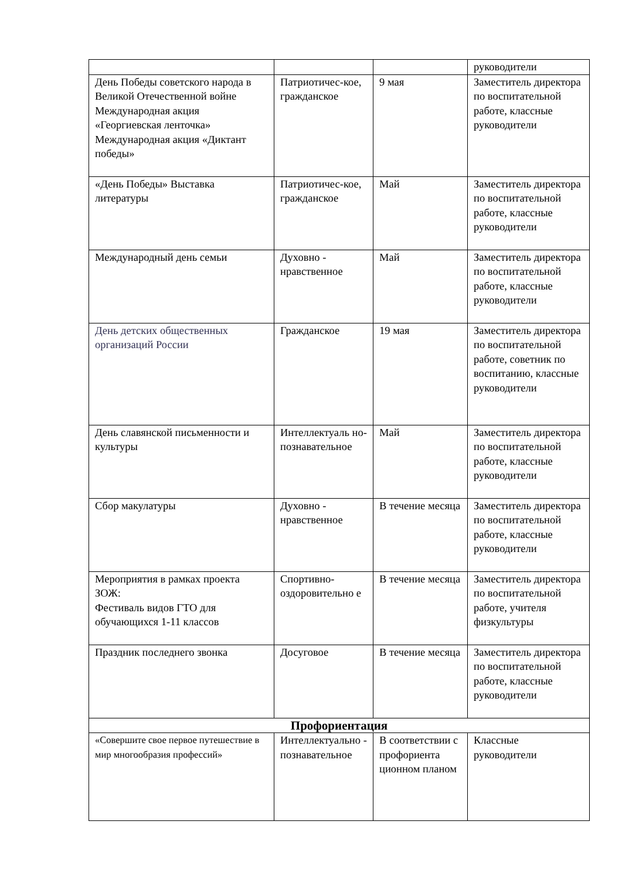| | | | руководители |
| День Победы советского народа в Великой Отечественной войне Международная акция «Георгиевская ленточка» Международная акция «Диктант победы» | Патриотичес-кое, гражданское | 9 мая | Заместитель директора по воспитательной работе, классные руководители |
| «День Победы» Выставка литературы | Патриотичес-кое, гражданское | Май | Заместитель директора по воспитательной работе, классные руководители |
| Международный день семьи | Духовно - нравственное | Май | Заместитель директора по воспитательной работе, классные руководители |
| День детских общественных организаций России | Гражданское | 19 мая | Заместитель директора по воспитательной работе, советник по воспитанию, классные руководители |
| День славянской письменности и культуры | Интеллектуаль но-познавательное | Май | Заместитель директора по воспитательной работе, классные руководители |
| Сбор макулатуры | Духовно - нравственное | В течение месяца | Заместитель директора по воспитательной работе, классные руководители |
| Мероприятия в рамках проекта ЗОЖ: Фестиваль видов ГТО для обучающихся 1-11 классов | Спортивно-оздоровительно е | В течение месяца | Заместитель директора по воспитательной работе, учителя физкультуры |
| Праздник последнего звонка | Досуговое | В течение месяца | Заместитель директора по воспитательной работе, классные руководители |
| Профориентация | | | |
| «Совершите свое первое путешествие в мир многообразия профессий» | Интеллектуально - познавательное | В соответствии с профориента ционном планом | Классные руководители |